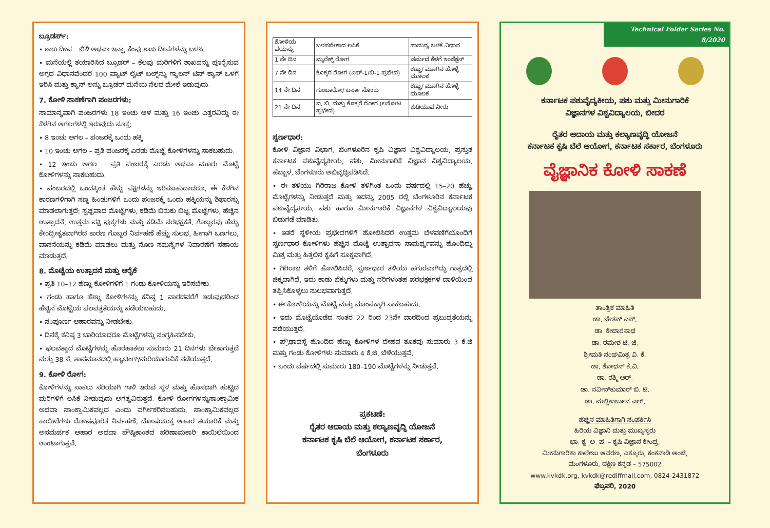ಬ್ರೂಡರ್ಸ್:
• ಶಾಖ ದೀಪ – ಬಿಳಿ ಅಥವಾ ಇನ್ಫ್ರಾ-ಕೆಂಪು ಶಾಖ ದೀಪಗಳನ್ನು ಬಳಸಿ.
• ಮನೆಯಲ್ಲಿ ತಯಾರಿಸಿದ ಬ್ರೂಡರ್ – ಕೆಲವು ಮರಿಗಳಿಗೆ ಶಾಖವನ್ನು ಪೂರೈಸುವ ಅಗ್ಗದ ವಿಧಾನವೆಂದರೆ 100 ವ್ಯಾಟ್ ಲೈಟ್ ಬಲ್ಬ್‌ನ್ನು ಗ್ಯಾಲನ್ ಟಿನ್ ಕ್ಯಾನ್ ಒಳಗೆ ಇರಿಸಿ ಮತ್ತು ಕ್ಯಾನ್ ಅನ್ನು ಬ್ರೂಡರ್ ಮನೆಯ ನೆಲದ ಮೇಲೆ ಇಡುವುದು.
7. ಕೋಳಿ ಸಾಕಣೆಗಾಗಿ ಪಂಜರಗಳು:
ಸಾಮಾನ್ಯವಾಗಿ ಪಂಜರಗಳು 18 ಇಂಚು ಆಳ ಮತ್ತು 16 ಇಂಚು ಎತ್ತರವಿದ್ದು ಈ ಕೆಳಗಿನ ಅಗಲಗಳಲ್ಲಿ ಇರುವುದು ಸೂಕ್ತ:
• 8 ಇಂಚು ಅಗಲ – ಪಂಜರಕ್ಕೆ ಒಂದು ಹಕ್ಕಿ
• 10 ಇಂಚು ಅಗಲ – ಪ್ರತಿ ಪಂಜರಕ್ಕೆ ಎರಡು ಮೊಟ್ಟೆ ಕೋಳಿಗಳನ್ನು ಸಾಕಬಹುದು.
• 12 ಇಂಚು ಅಗಲ – ಪ್ರತಿ ಪಂಜರಕ್ಕೆ ಎರಡು ಅಥವಾ ಮೂರು ಮೊಟ್ಟೆ ಕೋಳಿಗಳನ್ನು ಸಾಕಬಹುದು.
• ಪಂಜರದಲ್ಲಿ ಒಂದಕ್ಕಿಂತ ಹೆಚ್ಚು ಪಕ್ಷಿಗಳನ್ನು ಇರಿಸಬಹುದಾದರೂ, ಈ ಕೆಳಗಿನ ಕಾರಣಗಳಿಗಾಗಿ ಸಣ್ಣ ಹಿಂಡುಗಳಿಗೆ ಒಂದು ಪಂಜರಕ್ಕೆ ಒಂದು ಹಕ್ಕಿಯನ್ನು ಶಿಫಾರಸ್ಸು ಮಾಡಲಾಗುತ್ತದೆ; ಸ್ವಚ್ಛವಾದ ಮೊಟ್ಟೆಗಳು, ಕಡಿಮೆ ಬಿರುಕು ಬಿಟ್ಟ ಮೊಟ್ಟೆಗಳು, ಹೆಚ್ಚಿನ ಉತ್ಪಾದನೆ, ಉತ್ತಮ ಪಕ್ಷಿ ಪುಕ್ಕಗಳು ಮತ್ತು ಕಡಿಮೆ ನರಭಕ್ಷಕತೆ. ಗೊಬ್ಬರವು ಹೆಚ್ಚು ಕೇಂದ್ರೀಕೃತವಾಗಿರದ ಕಾರಣ ಗೊಬ್ಬರ ನಿರ್ವಹಣೆ ಹೆಚ್ಚು ಸುಲಭ, ಹೀಗಾಗಿ ಒಣಗಲು, ವಾಸನೆಯನ್ನು ಕಡಿಮೆ ಮಾಡಲು ಮತ್ತು ನೊಣ ಸಮಸ್ಯೆಗಳ ನಿವಾರಣೆಗೆ ಸಹಾಯ ಮಾಡುತ್ತದೆ.
8. ಮೊಟ್ಟೆಯ ಉತ್ಪಾದನೆ ಮತ್ತು ಆರೈಕೆ
• ಪ್ರತಿ 10–12 ಹೆಣ್ಣು ಕೋಳಿಗಳಿಗೆ 1 ಗಂಡು ಕೋಳಿಯನ್ನು ಇರಿಸಬೇಕು.
• ಗಂಡು ಹಾಗೂ ಹೆಣ್ಣು ಕೋಳಿಗಳನ್ನು ಕನಿಷ್ಠ 1 ವಾರದವರೆಗೆ ಇಡುವುದರಿಂದ ಹೆಚ್ಚಿನ ಮೊಟ್ಟೆಯ ಫಲವತ್ತತೆಯನ್ನು ಪಡೆಯಬಹುದು.
• ಸಂಪೂರ್ಣ ಆಹಾರವನ್ನು ನೀಡಬೇಕು.
• ದಿನಕ್ಕೆ ಕನಿಷ್ಠ 3 ಬಾರಿಯಾದರೂ ಮೊಟ್ಟೆಗಳನ್ನು ಸಂಗ್ರಹಿಸಬೇಕು.
• ಫಲವತ್ತಾದ ಮೊಟ್ಟೆಗಳನ್ನು ಹೊರಹಾಕಲು ಸುಮಾರು 21 ದಿನಗಳು ಬೇಕಾಗುತ್ತದೆ ಮತ್ತು 38 ಸೆ. ತಾಪಮಾನದಲ್ಲಿ ಹ್ಯಾಚಿಂಗ್/ಮರಿಯಾಗುವಿಕೆ ನಡೆಯುತ್ತದೆ.
9. ಕೋಳಿ ರೋಗ:
ಕೋಳಿಗಳನ್ನು ಸಾಕಲು ಸರಿಯಾಗಿ ಗಾಳಿ ಇರುವ ಸ್ಥಳ ಮತ್ತು ಹೊಸದಾಗಿ ಹುಟ್ಟಿದ ಮರಿಗಳಿಗೆ ಲಸಿಕೆ ನೀಡುವುದು ಅಗತ್ಯವಿರುತ್ತದೆ. ಕೋಳಿ ರೋಗಗಳನ್ನುಸಾಂಕ್ರಾಮಿಕ ಅಥವಾ ಸಾಂಕ್ರಾಮಿಕವಲ್ಲದ ಎಂದು ವರ್ಗೀಕರಿಸಬಹುದು. ಸಾಂಕ್ರಾಮಿಕವಲ್ಲದ ಕಾಯಿಲೆಗಳು ದೋಷಪೂರಿತ ನಿರ್ವಹಣೆ, ದೋಷಯುಕ್ತ ಆಹಾರ ತಯಾರಿಕೆ ಮತ್ತು ಅಸಮರ್ಪಕ ಆಹಾರ ಅಥವಾ ಪೌಷ್ಠಿಕಾಂಶದ ಪರಿಣಾಮಕಾರಿ ಕಾಯಿಲೆಯಿಂದ ಉಂಟಾಗುತ್ತವೆ.
| ಕೋಳಿಯ ವಯಸ್ಸು | ಬಳಸಬೇಕಾದ ಲಸಿಕೆ | ಸಾಮನ್ಯ ಬಳಕೆ ವಿಧಾನ |
| --- | --- | --- |
| 1 ನೇ ದಿನ | ಮ್ಯರೆಕ್ಸ್ ರೋಗ | ಚರ್ಮದ ಕೆಳಗೆ ಇಂಜೆಕ್ಷನ್ |
| 7 ನೇ ದಿನ | ಕೊಕ್ಕರೆ ರೋಗ (ಎಫ್-1/ಬಿ-1 ಪ್ರಭೇದ) | ಕಣ್ಣು/ ಮೂಗಿನ ಹೊಳ್ಳೆ ಮೂಲಕ |
| 14 ನೇ ದಿನ | ಗುಂಬಾರೋ/ ಬರ್ಸಾ ಸೊಂಕು | ಕಣ್ಣು/ ಮೂಗಿನ ಹೊಳ್ಳೆ ಮೂಲಕ |
| 21 ನೇ ದಿನ | ಐ. ಬಿ. ಮತ್ತು ಕೊಕ್ಕರೆ ರೋಗ (ಲಸೋಟ ಪ್ರಭೇದ) | ಕುಡಿಯುವ ನೀರು |
ಸ್ವರ್ಣಧಾರ:
ಕೋಳಿ ವಿಜ್ಞಾನ ವಿಭಾಗ, ಬೆಂಗಳೂರಿನ ಕೃಷಿ ವಿಜ್ಞಾನ ವಿಶ್ವವಿದ್ಯಾಲಯ, ಪ್ರಸ್ತುತ ಕರ್ನಾಟಕ ಪಶುವೈದ್ಯಕೀಯ, ಪಶು, ಮೀನುಗಾರಿಕೆ ವಿಜ್ಞಾನ ವಿಶ್ವವಿದ್ಯಾಲಯ, ಹೆಬ್ಬಾಳ, ಬೆಂಗಳೂರು ಅಭಿವೃದ್ಧಿಪಡಿಸಿದೆ.
• ಈ ತಳಿಯು ಗಿರಿರಾಜ ಕೋಳಿ ತಳಿಗಿಂತ ಒಂದು ವರ್ಷದಲ್ಲಿ 15–20 ಹೆಚ್ಚು ಮೊಟ್ಟೆಗಳನ್ನು ನೀಡುತ್ತದೆ ಮತ್ತು ಇದನ್ನು 2005 ರಲ್ಲಿ ಬೆಂಗಳೂರಿನ ಕರ್ನಾಟಕ ಪಶುವೈದ್ಯಕೀಯ, ಪಶು ಹಾಗೂ ಮೀನುಗಾರಿಕೆ ವಿಜ್ಞಾನಗಳ ವಿಶ್ವವಿದ್ಯಾಲಯವು ಬಿಡುಗಡೆ ಮಾಡಿತು.
• ಇತರೆ ಸ್ಥಳೀಯ ಪ್ರಭೇದಗಳಿಗೆ ಹೋಲಿಸಿದರೆ ಉತ್ತಮ ಬೆಳವಣಿಗೆಯೊಂದಿಗೆ ಸ್ವರ್ಣಧಾರ ಕೋಳಿಗಳು ಹೆಚ್ಚಿನ ಮೊಟ್ಟೆ ಉತ್ಪಾದನಾ ಸಾಮರ್ಥ್ಯವನ್ನು ಹೊಂದಿದ್ದು ಮಿಶ್ರ ಮತ್ತು ಹಿತ್ತಲಿನ ಕೃಷಿಗೆ ಸೂಕ್ತವಾಗಿದೆ.
• ಗಿರಿರಾಜ ತಳಿಗೆ ಹೋಲಿಸಿದರೆ, ಸ್ವರ್ಣಧಾರ ತಳಿಯು ಹಗುರವಾಗಿದ್ದು ಗಾತ್ರದಲ್ಲಿ ಚಿಕ್ಕದಾಗಿದೆ, ಇದು ಕಾಡು ಬೆಕ್ಕುಗಳು ಮತ್ತು ನರಿಗಳಂತಹ ಪರಭಕ್ಷಕಗಳ ದಾಳಿಯಿಂದ ತಪ್ಪಿಸಿಕೊಳ್ಳಲು ಸುಲಭವಾಗುತ್ತದೆ.
• ಈ ಕೋಳಿಯನ್ನು ಮೊಟ್ಟೆ ಮತ್ತು ಮಾಂಸಕ್ಕಾಗಿ ಸಾಕಬಹುದು.
• ಇದು ಮೊಟ್ಟೆಯೊಡೆದ ನಂತರ 22 ರಿಂದ 23ನೇ ವಾರದಿಂದ ಪ್ರಬುದ್ಧತೆಯನ್ನು ಪಡೆಯುತ್ತದೆ.
• ಪ್ರೌಢಾವಸ್ಥೆ ಹೊಂದಿದ ಹೆಣ್ಣು ಕೋಳಿಗಳ ದೇಹದ ತೂಕವು ಸುಮಾರು 3 ಕೆ.ಜಿ ಮತ್ತು ಗಂಡು ಕೋಳಿಗಳು ಸುಮಾರು 4 ಕೆ.ಜಿ. ಬೆಳೆಯುತ್ತವೆ.
• ಒಂದು ವರ್ಷದಲ್ಲಿ ಸುಮಾರು 180–190 ಮೊಟ್ಟೆಗಳನ್ನು ನೀಡುತ್ತವೆ.
ಪ್ರಕಟಣೆ:
ರೈತರ ಆದಾಯ ಮತ್ತು ಕಲ್ಯಾಣವೃದ್ಧಿ ಯೋಜನೆ
ಕರ್ನಾಟಕ ಕೃಷಿ ಬೆಲೆ ಆಯೋಗ, ಕರ್ನಾಟಕ ಸರ್ಕಾರ,
ಬೆಂಗಳೂರು
Technical Folder Series No. 8/2020
ಕರ್ನಾಟಕ ಪಶುವೈದ್ಯಕೀಯ, ಪಶು ಮತ್ತು ಮೀನುಗಾರಿಕೆ
ವಿಜ್ಞಾನಗಳ ವಿಶ್ವವಿದ್ಯಾಲಯ, ಬೀದರ
ರೈತರ ಆದಾಯ ಮತ್ತು ಕಲ್ಯಾಣವೃದ್ಧಿ ಯೋಜನೆ
ಕರ್ನಾಟಕ ಕೃಷಿ ಬೆಲೆ ಆಯೋಗ, ಕರ್ನಾಟಕ ಸರ್ಕಾರ, ಬೆಂಗಳೂರು
ವೈಜ್ಞಾನಿಕ ಕೋಳಿ ಸಾಕಣೆ
ತಾಂತ್ರಿಕ ಮಾಹಿತಿ
ಡಾ. ಚೇತನ್ ಎನ್.
ಡಾ. ಕೇದಾರನಾಥ
ಡಾ. ರಮೇಶ ಟಿ. ಜೆ.
ಶ್ರೀಮತಿ ಸಂಘಮಿತ್ರ ವಿ. ಕೆ.
ಡಾ. ಶೋಧನ್ ಕೆ.ವಿ.
ಡಾ. ರಶ್ಮಿ ಆರ್.
ಡಾ. ನವೀನ್‌ಕುಮಾರ್ ಬಿ. ಟಿ.
ಡಾ. ಮಲ್ಲಿಕಾರ್ಜುನ ಎಲ್.
ಹೆಚ್ಚಿನ ಮಾಹಿತಿಗಾಗಿ ಸಂಪರ್ಕಿಸಿ
ಹಿರಿಯ ವಿಜ್ಞಾನಿ ಮತ್ತು ಮುಖ್ಯಸ್ಥರು
ಭಾ. ಕೃ. ಅ. ಪ. – ಕೃಷಿ ವಿಜ್ಞಾನ ಕೇಂದ್ರ,
ಮೀನುಗಾರಿಕಾ ಕಾಲೇಜು ಆವರಣ, ಎಕ್ಕೂರು, ಕಂಕನಾಡಿ ಅಂಚೆ,
ಮಂಗಳೂರು, ದಕ್ಷಿಣ ಕನ್ನಡ – 575002
www.kvkdk.org, kvkdk@rediffmail.com, 0824-2431872
ಫೆಬ್ರವರಿ, 2020